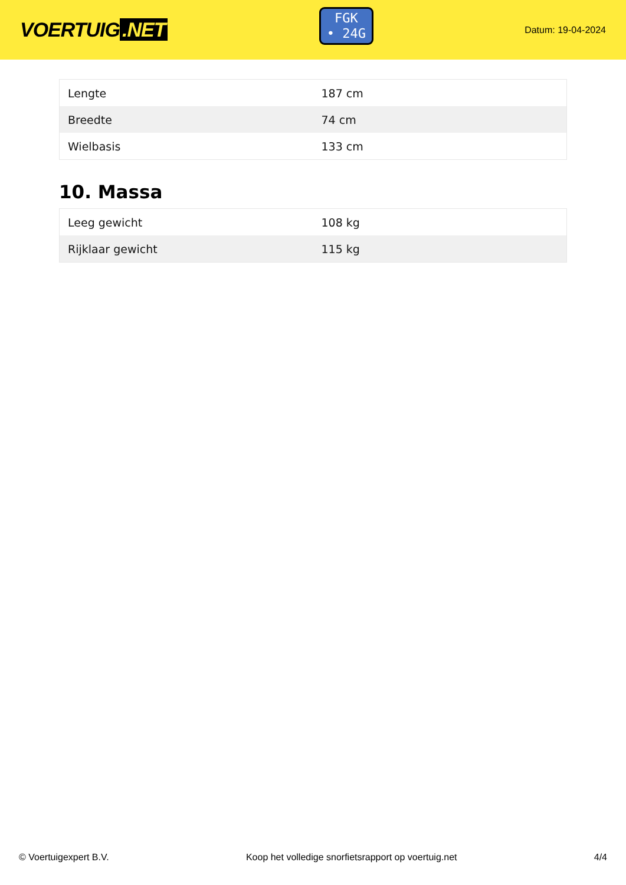VOERTUIG.NET
FGK
• 24G
Datum: 19-04-2024
| Lengte | 187 cm |
| Breedte | 74 cm |
| Wielbasis | 133 cm |
10. Massa
| Leeg gewicht | 108 kg |
| Rijklaar gewicht | 115 kg |
© Voertuigexpert B.V. Koop het volledige snorfietsrapport op voertuig.net 4/4